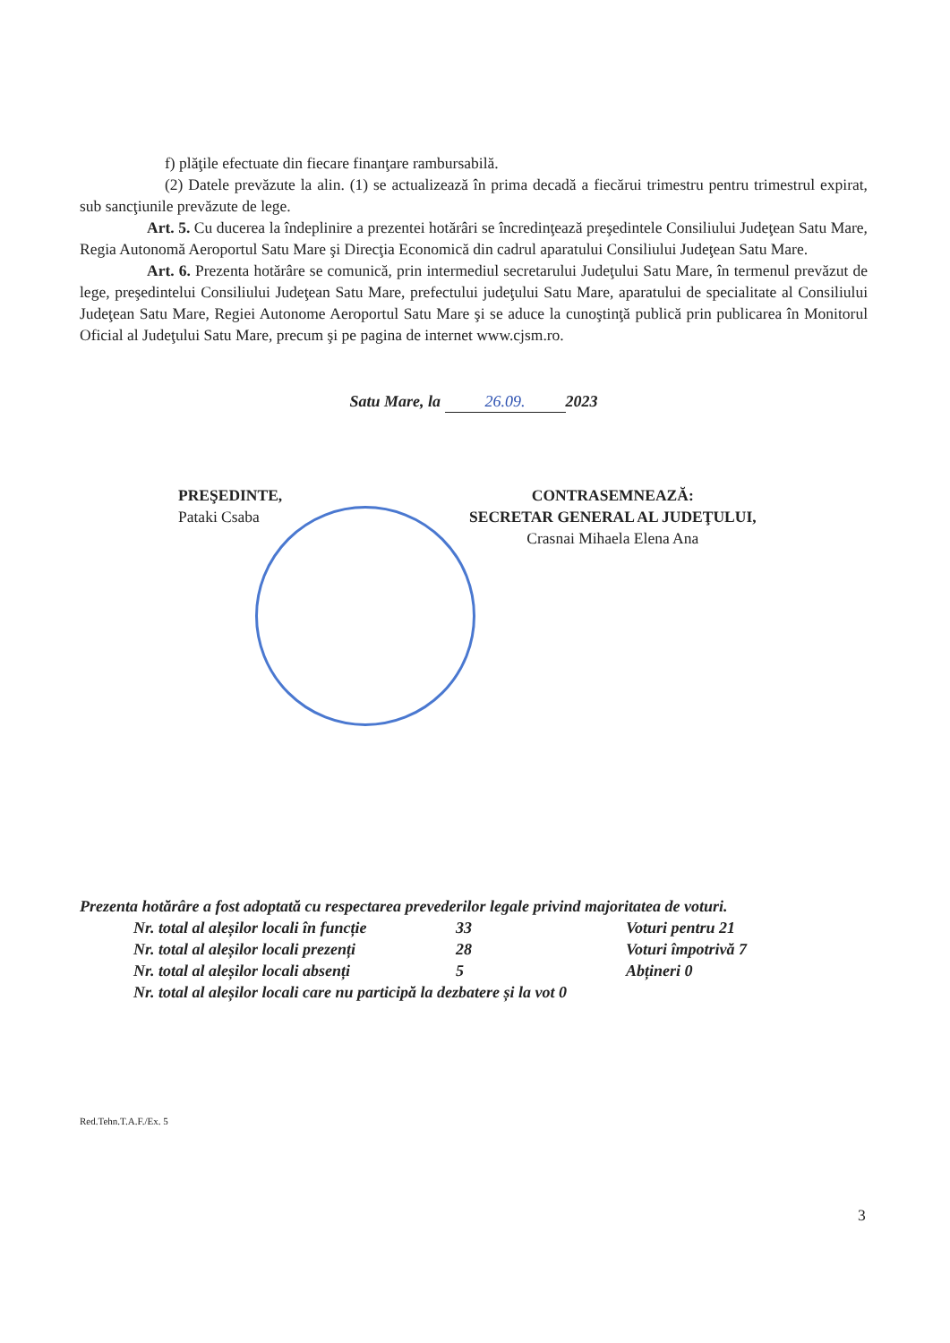f) plăţile efectuate din fiecare finanţare rambursabilă.
(2) Datele prevăzute la alin. (1) se actualizează în prima decadă a fiecărui trimestru pentru trimestrul expirat, sub sancţiunile prevăzute de lege.
Art. 5. Cu ducerea la îndeplinire a prezentei hotărâri se încredinţează preşedintele Consiliului Judeţean Satu Mare, Regia Autonomă Aeroportul Satu Mare şi Direcţia Economică din cadrul aparatului Consiliului Judeţean Satu Mare.
Art. 6. Prezenta hotărâre se comunică, prin intermediul secretarului Judeţului Satu Mare, în termenul prevăzut de lege, preşedintelui Consiliului Judeţean Satu Mare, prefectului judeţului Satu Mare, aparatului de specialitate al Consiliului Judeţean Satu Mare, Regiei Autonome Aeroportul Satu Mare şi se aduce la cunoştinţă publică prin publicarea în Monitorul Oficial al Judeţului Satu Mare, precum şi pe pagina de internet www.cjsm.ro.
Satu Mare, la 26.09. 2023
PREŞEDINTE,
Pataki Csaba
CONTRASEMNEAZĂ:
SECRETAR GENERAL AL JUDEŢULUI,
Crasnai Mihaela Elena Ana
Prezenta hotărâre a fost adoptată cu respectarea prevederilor legale privind majoritatea de voturi.
Nr. total al aleșilor locali în funcție 33 Voturi pentru 21
Nr. total al aleșilor locali prezenți 28 Voturi împotrivă 7
Nr. total al aleșilor locali absenți 5 Abțineri 0
Nr. total al aleșilor locali care nu participă la dezbatere și la vot 0
Red.Tehn.T.A.F./Ex. 5
3